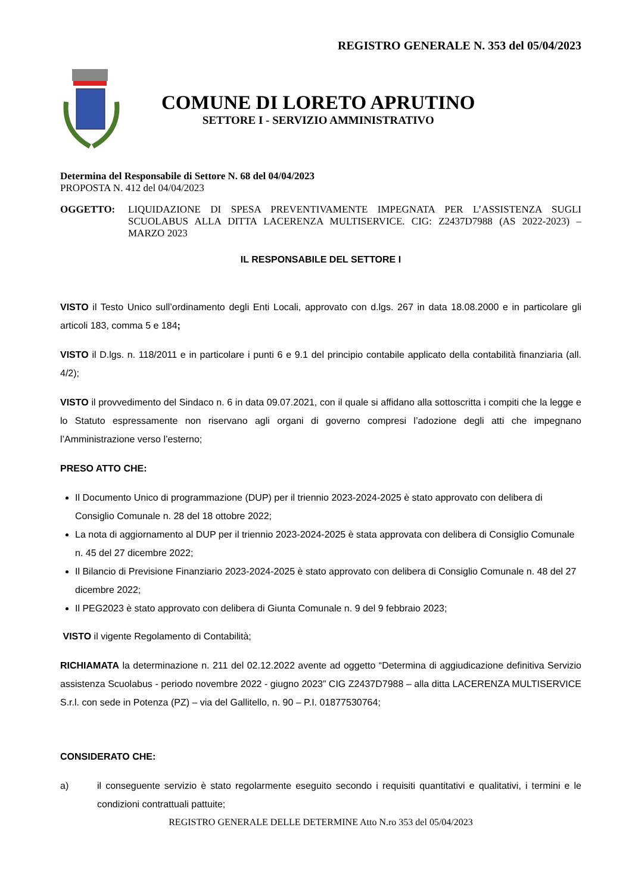REGISTRO GENERALE N. 353 del 05/04/2023
COMUNE DI LORETO APRUTINO
SETTORE I - SERVIZIO AMMINISTRATIVO
Determina del Responsabile di Settore N. 68 del 04/04/2023
PROPOSTA N. 412 del 04/04/2023
OGGETTO: LIQUIDAZIONE DI SPESA PREVENTIVAMENTE IMPEGNATA PER L’ASSISTENZA SUGLI SCUOLABUS ALLA DITTA LACERENZA MULTISERVICE. CIG: Z2437D7988 (AS 2022-2023) – MARZO 2023
IL RESPONSABILE DEL SETTORE I
VISTO il Testo Unico sull’ordinamento degli Enti Locali, approvato con d.lgs. 267 in data 18.08.2000 e in particolare gli articoli 183, comma 5 e 184;
VISTO il D.lgs. n. 118/2011 e in particolare i punti 6 e 9.1 del principio contabile applicato della contabilità finanziaria (all. 4/2);
VISTO il provvedimento del Sindaco n. 6 in data 09.07.2021, con il quale si affidano alla sottoscritta i compiti che la legge e lo Statuto espressamente non riservano agli organi di governo compresi l’adozione degli atti che impegnano l’Amministrazione verso l’esterno;
PRESO ATTO CHE:
Il Documento Unico di programmazione (DUP) per il triennio 2023-2024-2025 è stato approvato con delibera di Consiglio Comunale n. 28 del 18 ottobre 2022;
La nota di aggiornamento al DUP per il triennio 2023-2024-2025 è stata approvata con delibera di Consiglio Comunale n. 45 del 27 dicembre 2022;
Il Bilancio di Previsione Finanziario 2023-2024-2025 è stato approvato con delibera di Consiglio Comunale n. 48 del 27 dicembre 2022;
Il PEG2023 è stato approvato con delibera di Giunta Comunale n. 9 del 9 febbraio 2023;
VISTO il vigente Regolamento di Contabilità;
RICHIAMATA la determinazione n. 211 del 02.12.2022 avente ad oggetto “Determina di aggiudicazione definitiva Servizio assistenza Scuolabus - periodo novembre 2022 - giugno 2023” CIG Z2437D7988 – alla ditta LACERENZA MULTISERVICE S.r.l. con sede in Potenza (PZ) – via del Gallitello, n. 90 – P.I. 01877530764;
CONSIDERATO CHE:
a) il conseguente servizio è stato regolarmente eseguito secondo i requisiti quantitativi e qualitativi, i termini e le condizioni contrattuali pattuite;
REGISTRO GENERALE DELLE DETERMINE Atto N.ro 353 del 05/04/2023